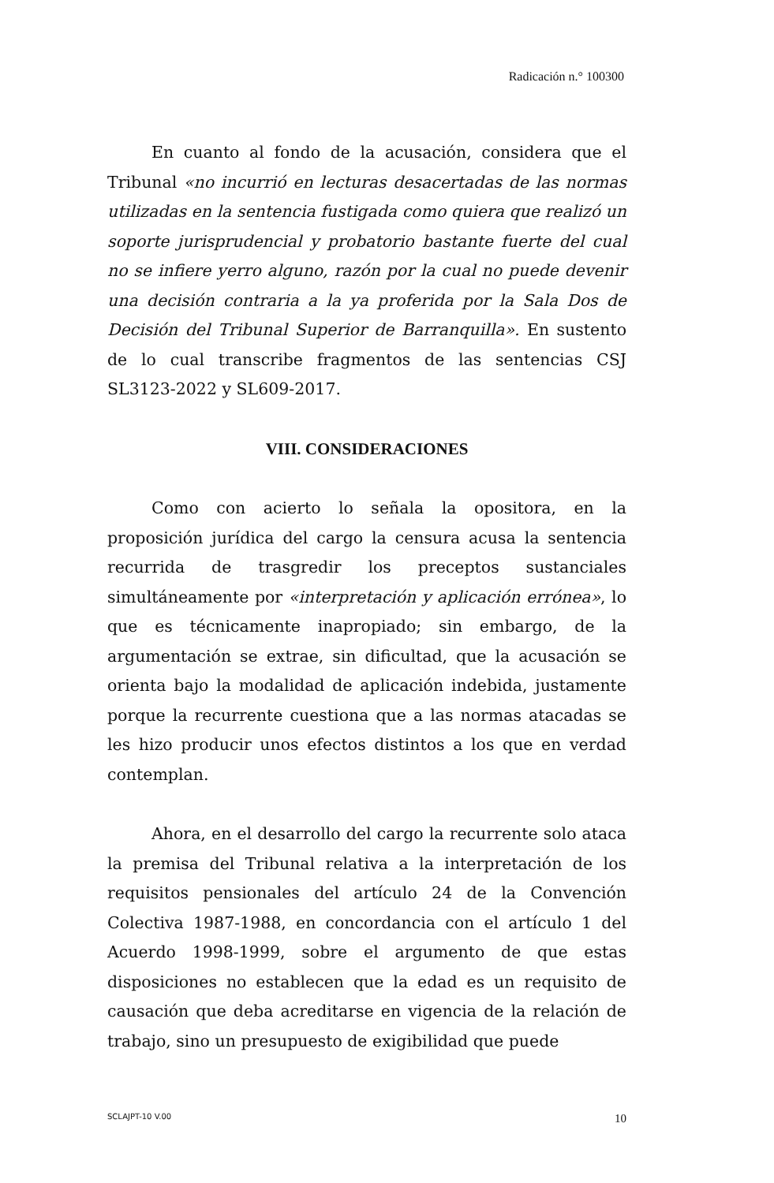Radicación n.° 100300
En cuanto al fondo de la acusación, considera que el Tribunal «no incurrió en lecturas desacertadas de las normas utilizadas en la sentencia fustigada como quiera que realizó un soporte jurisprudencial y probatorio bastante fuerte del cual no se infiere yerro alguno, razón por la cual no puede devenir una decisión contraria a la ya proferida por la Sala Dos de Decisión del Tribunal Superior de Barranquilla». En sustento de lo cual transcribe fragmentos de las sentencias CSJ SL3123-2022 y SL609-2017.
VIII. CONSIDERACIONES
Como con acierto lo señala la opositora, en la proposición jurídica del cargo la censura acusa la sentencia recurrida de trasgredir los preceptos sustanciales simultáneamente por «interpretación y aplicación errónea», lo que es técnicamente inapropiado; sin embargo, de la argumentación se extrae, sin dificultad, que la acusación se orienta bajo la modalidad de aplicación indebida, justamente porque la recurrente cuestiona que a las normas atacadas se les hizo producir unos efectos distintos a los que en verdad contemplan.
Ahora, en el desarrollo del cargo la recurrente solo ataca la premisa del Tribunal relativa a la interpretación de los requisitos pensionales del artículo 24 de la Convención Colectiva 1987-1988, en concordancia con el artículo 1 del Acuerdo 1998-1999, sobre el argumento de que estas disposiciones no establecen que la edad es un requisito de causación que deba acreditarse en vigencia de la relación de trabajo, sino un presupuesto de exigibilidad que puede
SCLAJPT-10 V.00 10